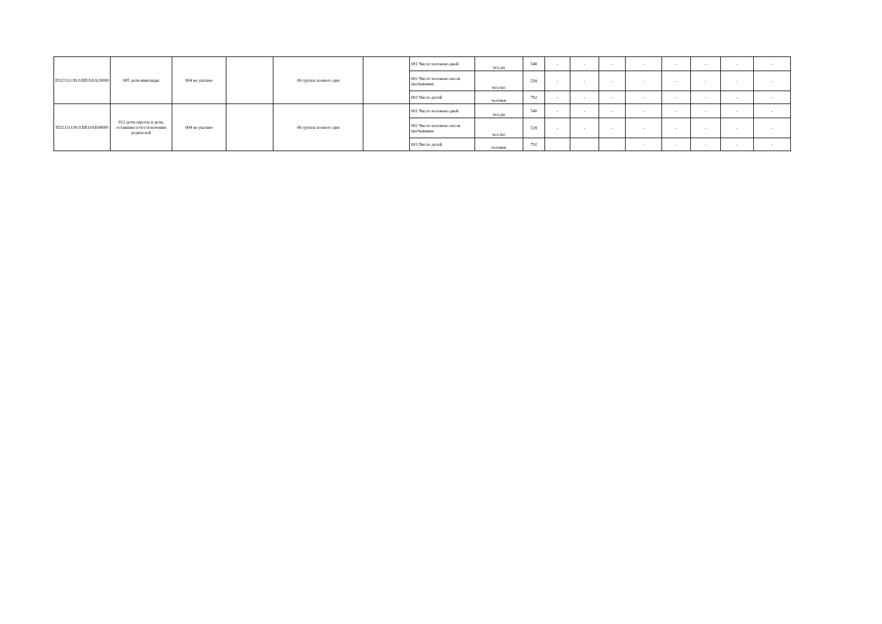| 853211О.99.0.БВ19АА20000 | 005 дети-инвалиды | 004 не указано | | 06 группа полного дня | | 001 Число человеко-дней | чел.дн | 540 | - | - | - | - | - | - | - | - |
| | | | | | | 002 Число человеко-часов пребывания | чел.час | 539 | - | - | - | - | - | - | - | - |
| | | | | | | 003 Число детей | человек | 792 | - | - | - | - | - | - | - | - |
| 853211О.99.0.БВ19АБ04000 | 012 дети-сироты и дети, оставшиеся без попечения родителей | 004 не указано | | 06 группа полного дня | | 001 Число человеко-дней | чел.дн | 540 | - | - | - | - | - | - | - | - |
| | | | | | | 002 Число человеко-часов пребывания | чел.час | 539 | - | - | - | - | - | - | - | - |
| | | | | | | 003 Число детей | человек | 792 | | | | - | - | - | - | - |